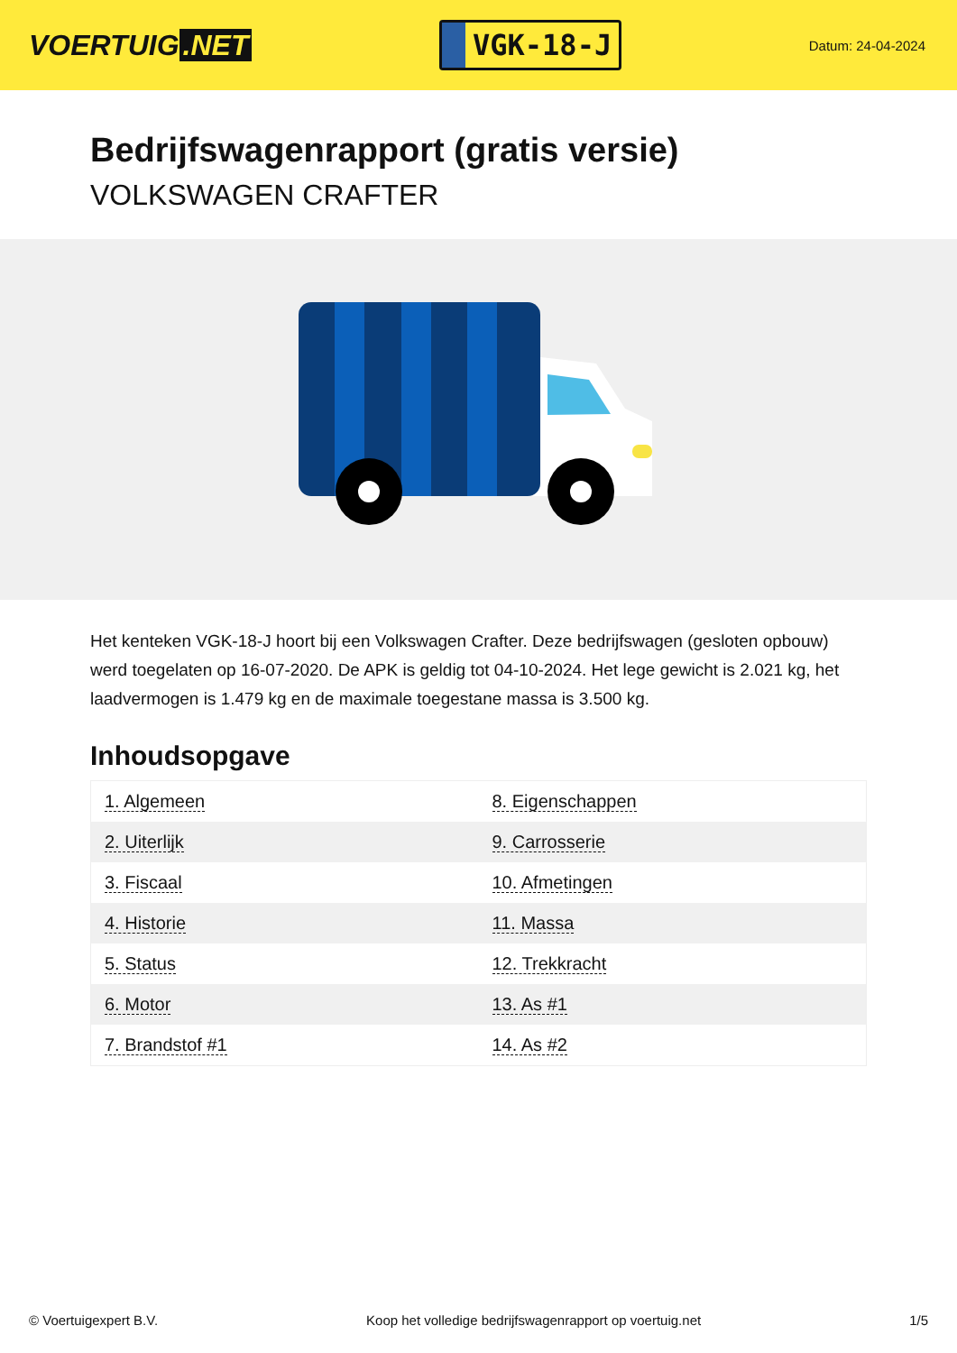VOERTUIG.NET
VGK-18-J
Datum: 24-04-2024
Bedrijfswagenrapport (gratis versie)
VOLKSWAGEN CRAFTER
Het kenteken VGK-18-J hoort bij een Volkswagen Crafter. Deze bedrijfswagen (gesloten opbouw) werd toegelaten op 16-07-2020. De APK is geldig tot 04-10-2024. Het lege gewicht is 2.021 kg, het laadvermogen is 1.479 kg en de maximale toegestane massa is 3.500 kg.
Inhoudsopgave
| 1. Algemeen | 8. Eigenschappen |
| 2. Uiterlijk | 9. Carrosserie |
| 3. Fiscaal | 10. Afmetingen |
| 4. Historie | 11. Massa |
| 5. Status | 12. Trekkracht |
| 6. Motor | 13. As #1 |
| 7. Brandstof #1 | 14. As #2 |
© Voertuigexpert B.V. Koop het volledige bedrijfswagenrapport op voertuig.net 1/5